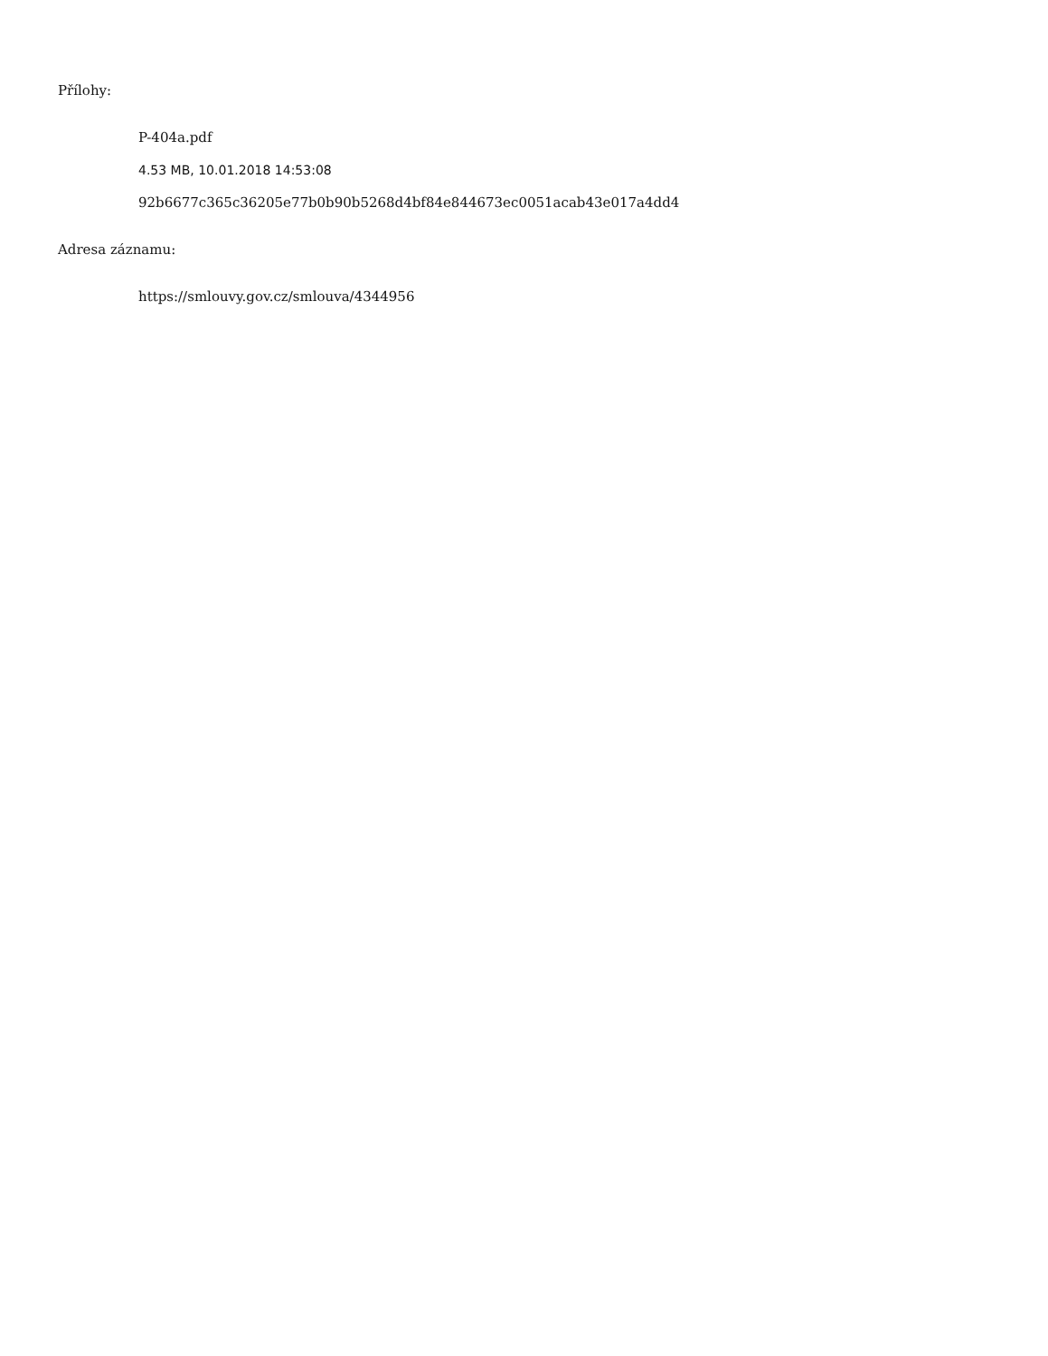Přílohy:
P-404a.pdf
4.53 MB, 10.01.2018 14:53:08
92b6677c365c36205e77b0b90b5268d4bf84e844673ec0051acab43e017a4dd4
Adresa záznamu:
https://smlouvy.gov.cz/smlouva/4344956